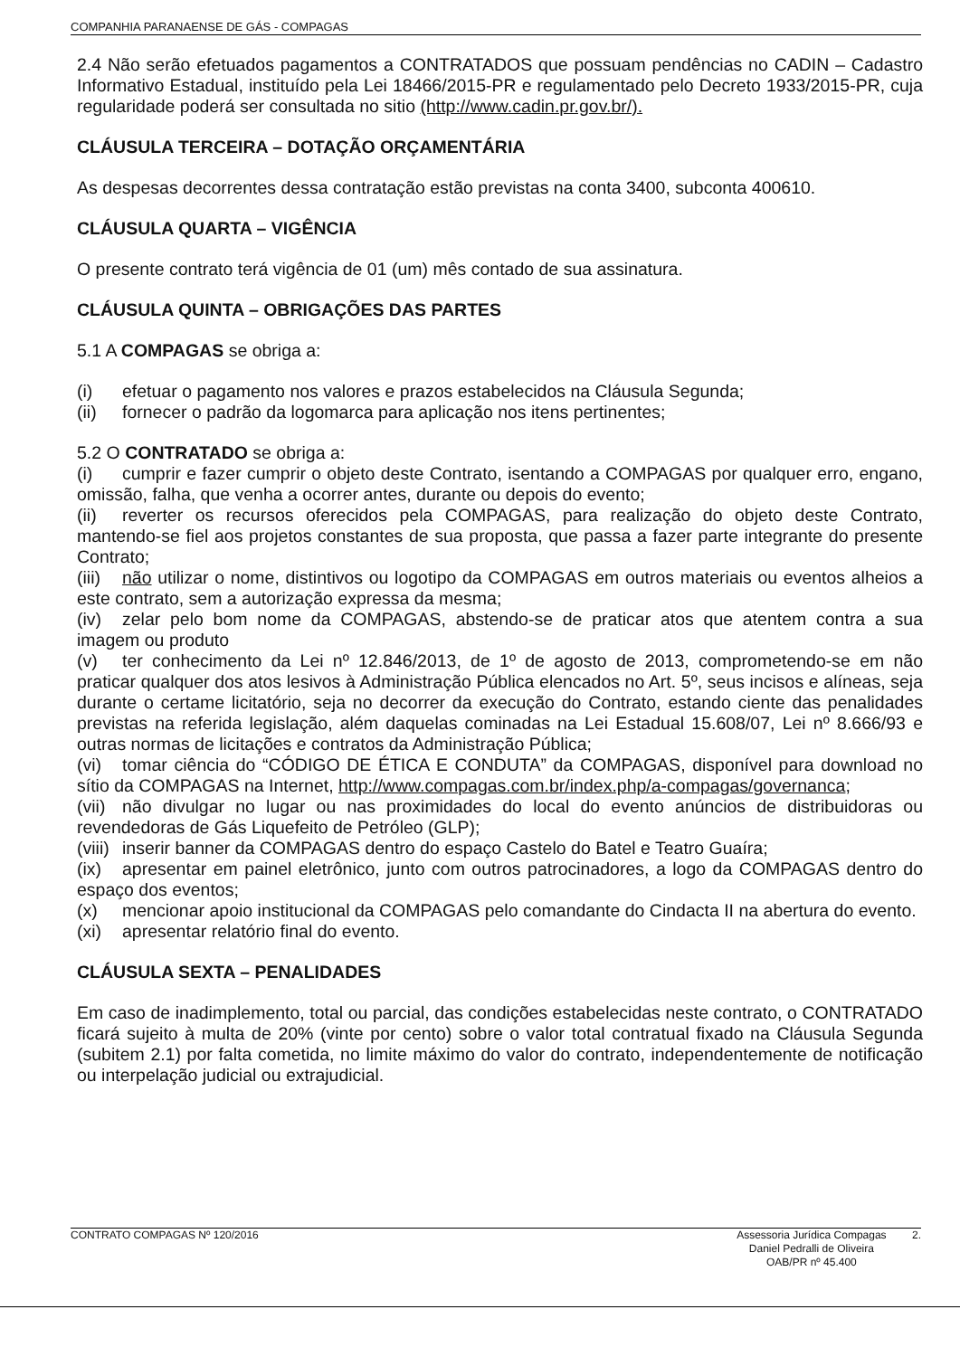COMPANHIA PARANAENSE DE GÁS - COMPAGAS
2.4 Não serão efetuados pagamentos a CONTRATADOS que possuam pendências no CADIN – Cadastro Informativo Estadual, instituído pela Lei 18466/2015-PR e regulamentado pelo Decreto 1933/2015-PR, cuja regularidade poderá ser consultada no sitio (http://www.cadin.pr.gov.br/).
CLÁUSULA TERCEIRA – DOTAÇÃO ORÇAMENTÁRIA
As despesas decorrentes dessa contratação estão previstas na conta 3400, subconta 400610.
CLÁUSULA QUARTA – VIGÊNCIA
O presente contrato terá vigência de 01 (um) mês contado de sua assinatura.
CLÁUSULA QUINTA – OBRIGAÇÕES DAS PARTES
5.1 A COMPAGAS se obriga a:
(i) efetuar o pagamento nos valores e prazos estabelecidos na Cláusula Segunda;
(ii) fornecer o padrão da logomarca para aplicação nos itens pertinentes;
5.2 O CONTRATADO se obriga a:
(i) cumprir e fazer cumprir o objeto deste Contrato, isentando a COMPAGAS por qualquer erro, engano, omissão, falha, que venha a ocorrer antes, durante ou depois do evento;
(ii) reverter os recursos oferecidos pela COMPAGAS, para realização do objeto deste Contrato, mantendo-se fiel aos projetos constantes de sua proposta, que passa a fazer parte integrante do presente Contrato;
(iii) não utilizar o nome, distintivos ou logotipo da COMPAGAS em outros materiais ou eventos alheios a este contrato, sem a autorização expressa da mesma;
(iv) zelar pelo bom nome da COMPAGAS, abstendo-se de praticar atos que atentem contra a sua imagem ou produto
(v) ter conhecimento da Lei nº 12.846/2013, de 1º de agosto de 2013, comprometendo-se em não praticar qualquer dos atos lesivos à Administração Pública elencados no Art. 5º, seus incisos e alíneas, seja durante o certame licitatório, seja no decorrer da execução do Contrato, estando ciente das penalidades previstas na referida legislação, além daquelas cominadas na Lei Estadual 15.608/07, Lei nº 8.666/93 e outras normas de licitações e contratos da Administração Pública;
(vi) tomar ciência do “CÓDIGO DE ÉTICA E CONDUTA” da COMPAGAS, disponível para download no sítio da COMPAGAS na Internet, http://www.compagas.com.br/index.php/a-compagas/governanca;
(vii) não divulgar no lugar ou nas proximidades do local do evento anúncios de distribuidoras ou revendedoras de Gás Liquefeito de Petróleo (GLP);
(viii) inserir banner da COMPAGAS dentro do espaço Castelo do Batel e Teatro Guaíra;
(ix) apresentar em painel eletrônico, junto com outros patrocinadores, a logo da COMPAGAS dentro do espaço dos eventos;
(x) mencionar apoio institucional da COMPAGAS pelo comandante do Cindacta II na abertura do evento.
(xi) apresentar relatório final do evento.
CLÁUSULA SEXTA – PENALIDADES
Em caso de inadimplemento, total ou parcial, das condições estabelecidas neste contrato, o CONTRATADO ficará sujeito à multa de 20% (vinte por cento) sobre o valor total contratual fixado na Cláusula Segunda (subitem 2.1) por falta cometida, no limite máximo do valor do contrato, independentemente de notificação ou interpelação judicial ou extrajudicial.
CONTRATO COMPAGAS Nº 120/2016 Assessoria Jurídica Compagas
Daniel Pedralli de Oliveira
OAB/PR nº 45.400 2.